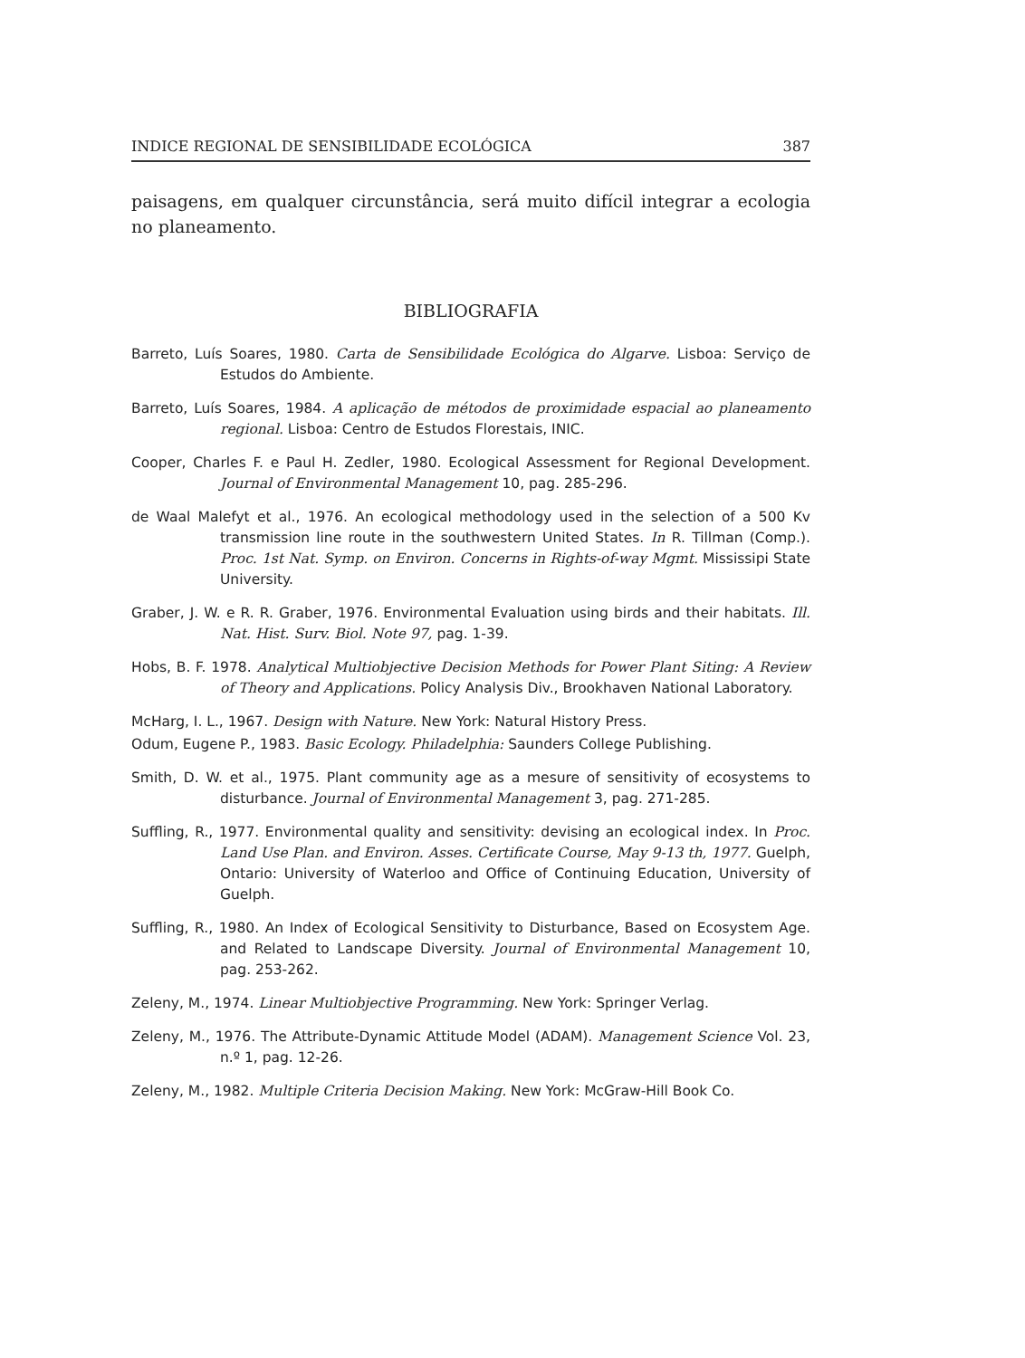INDICE REGIONAL DE SENSIBILIDADE ECOLÓGICA 387
paisagens, em qualquer circunstância, será muito difícil integrar a ecologia no planeamento.
BIBLIOGRAFIA
Barreto, Luís Soares, 1980. Carta de Sensibilidade Ecológica do Algarve. Lisboa: Serviço de Estudos do Ambiente.
Barreto, Luís Soares, 1984. A aplicação de métodos de proximidade espacial ao planeamento regional. Lisboa: Centro de Estudos Florestais, INIC.
Cooper, Charles F. e Paul H. Zedler, 1980. Ecological Assessment for Regional Development. Journal of Environmental Management 10, pag. 285-296.
de Waal Malefyt et al., 1976. An ecological methodology used in the selection of a 500 Kv transmission line route in the southwestern United States. In R. Tillman (Comp.). Proc. 1st Nat. Symp. on Environ. Concerns in Rights-of-way Mgmt. Mississipi State University.
Graber, J. W. e R. R. Graber, 1976. Environmental Evaluation using birds and their habitats. Ill. Nat. Hist. Surv. Biol. Note 97, pag. 1-39.
Hobs, B. F. 1978. Analytical Multiobjective Decision Methods for Power Plant Siting: A Review of Theory and Applications. Policy Analysis Div., Brookhaven National Laboratory.
McHarg, I. L., 1967. Design with Nature. New York: Natural History Press.
Odum, Eugene P., 1983. Basic Ecology. Philadelphia: Saunders College Publishing.
Smith, D. W. et al., 1975. Plant community age as a mesure of sensitivity of ecosystems to disturbance. Journal of Environmental Management 3, pag. 271-285.
Suffling, R., 1977. Environmental quality and sensitivity: devising an ecological index. In Proc. Land Use Plan. and Environ. Asses. Certificate Course, May 9-13 th, 1977. Guelph, Ontario: University of Waterloo and Office of Continuing Education, University of Guelph.
Suffling, R., 1980. An Index of Ecological Sensitivity to Disturbance, Based on Ecosystem Age. and Related to Landscape Diversity. Journal of Environmental Management 10, pag. 253-262.
Zeleny, M., 1974. Linear Multiobjective Programming. New York: Springer Verlag.
Zeleny, M., 1976. The Attribute-Dynamic Attitude Model (ADAM). Management Science Vol. 23, n.º 1, pag. 12-26.
Zeleny, M., 1982. Multiple Criteria Decision Making. New York: McGraw-Hill Book Co.